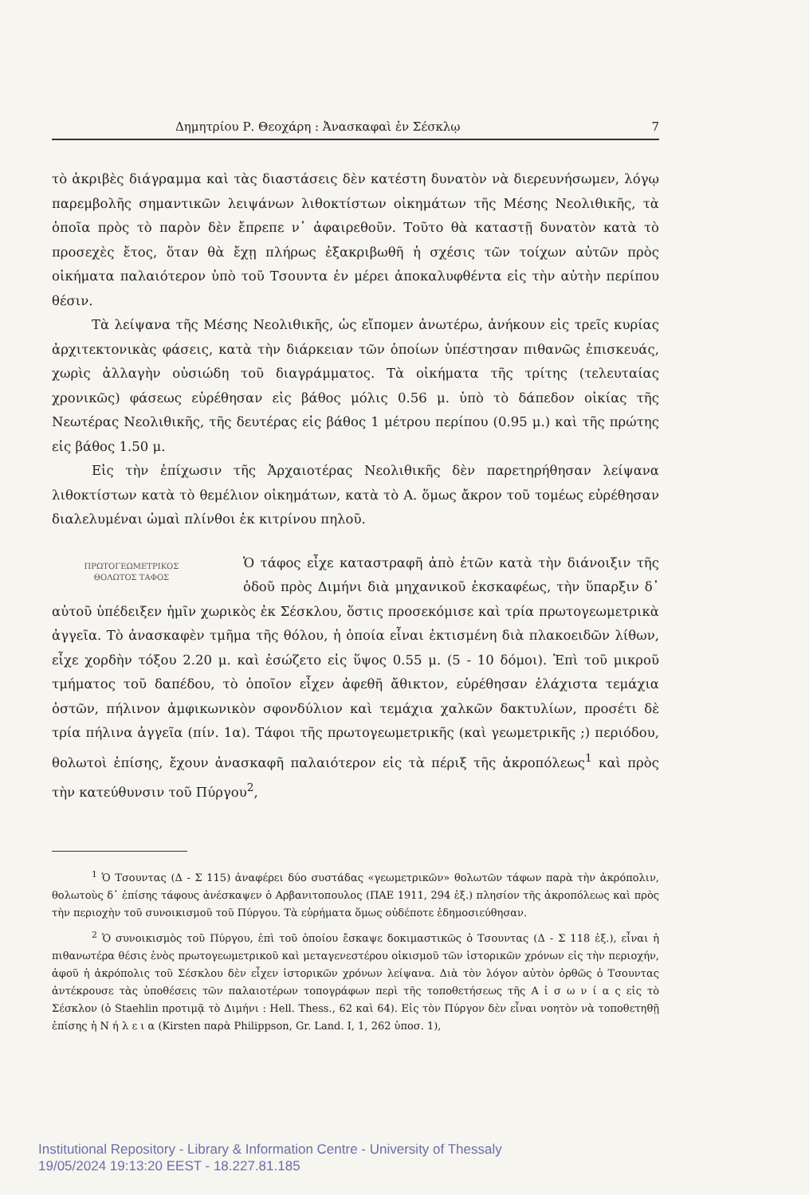Δημητρίου Ρ. Θεοχάρη : Ἀνασκαφαὶ ἐν Σέσκλῳ 7
τὸ ἀκριβὲς διάγραμμα καὶ τὰς διαστάσεις δὲν κατέστη δυνατὸν νὰ διερευνήσωμεν, λόγῳ παρεμβολῆς σημαντικῶν λειψάνων λιθοκτίστων οἰκημάτων τῆς Μέσης Νεολιθικῆς, τὰ ὁποῖα πρὸς τὸ παρὸν δὲν ἔπρεπε ν᾽ ἀφαιρεθοῦν. Τοῦτο θὰ καταστῇ δυνατὸν κατὰ τὸ προσεχὲς ἔτος, ὅταν θὰ ἔχῃ πλήρως ἐξακριβωθῆ ἡ σχέσις τῶν τοίχων αὐτῶν πρὸς οἰκήματα παλαιότερον ὑπὸ τοῦ Τσουντα ἐν μέρει ἀποκαλυφθέντα εἰς τὴν αὐτὴν περίπου θέσιν.
Τὰ λείψανα τῆς Μέσης Νεολιθικῆς, ὡς εἴπομεν ἀνωτέρω, ἀνήκουν εἰς τρεῖς κυρίας ἀρχιτεκτονικὰς φάσεις, κατὰ τὴν διάρκειαν τῶν ὁποίων ὑπέστησαν πιθανῶς ἐπισκευάς, χωρὶς ἀλλαγὴν οὐσιώδη τοῦ διαγράμματος. Τὰ οἰκήματα τῆς τρίτης (τελευταίας χρονικῶς) φάσεως εὑρέθησαν εἰς βάθος μόλις 0.56 μ. ὑπὸ τὸ δάπεδον οἰκίας τῆς Νεωτέρας Νεολιθικῆς, τῆς δευτέρας εἰς βάθος 1 μέτρου περίπου (0.95 μ.) καὶ τῆς πρώτης εἰς βάθος 1.50 μ.
Εἰς τὴν ἐπίχωσιν τῆς Ἀρχαιοτέρας Νεολιθικῆς δὲν παρετηρήθησαν λείψανα λιθοκτίστων κατὰ τὸ θεμέλιον οἰκημάτων, κατὰ τὸ Α. ὅμως ἄκρον τοῦ τομέως εὑρέθησαν διαλελυμέναι ὠμαὶ πλίνθοι ἐκ κιτρίνου πηλοῦ.
ΠΡΩΤΟΓΕΩΜΕΤΡΙΚΟΣ
ΘΟΛΩΤΟΣ ΤΑΦΟΣ Ὁ τάφος εἶχε καταστραφῆ ἀπὸ ἐτῶν κατὰ τὴν διάνοιξιν τῆς ὁδοῦ πρὸς Διμήνι διὰ μηχανικοῦ ἐκσκαφέως, τὴν ὕπαρξιν δ᾽ αὐτοῦ ὑπέδειξεν ἡμῖν χωρικὸς ἐκ Σέσκλου, ὅστις προσεκόμισε καὶ τρία πρωτογεωμετρικὰ ἀγγεῖα. Τὸ ἀνασκαφὲν τμῆμα τῆς θόλου, ἡ ὁποία εἶναι ἐκτισμένη διὰ πλακοειδῶν λίθων, εἶχε χορδὴν τόξου 2.20 μ. καὶ ἐσώζετο εἰς ὕψος 0.55 μ. (5 - 10 δόμοι). Ἐπὶ τοῦ μικροῦ τμήματος τοῦ δαπέδου, τὸ ὁποῖον εἶχεν ἀφεθῆ ἄθικτον, εὑρέθησαν ἐλάχιστα τεμάχια ὀστῶν, πήλινον ἀμφικωνικὸν σφονδύλιον καὶ τεμάχια χαλκῶν δακτυλίων, προσέτι δὲ τρία πήλινα ἀγγεῖα (πίν. 1α). Τάφοι τῆς πρωτογεωμετρικῆς (καὶ γεωμετρικῆς ;) περιόδου, θολωτοὶ ἐπίσης, ἔχουν ἀνασκαφῆ παλαιότερον εἰς τὰ πέριξ τῆς ἀκροπόλεως<sup>1</sup> καὶ πρὸς τὴν κατεύθυνσιν τοῦ Πύργου<sup>2</sup>,
<sup>1</sup> Ὁ Τσουντας (Δ - Σ 115) ἀναφέρει δύο συστάδας «γεωμετρικῶν» θολωτῶν τάφων παρὰ τὴν ἀκρόπολιν, θολωτοὺς δ᾽ ἐπίσης τάφους ἀνέσκαψεν ὁ Αρβανιτοπουλος (ΠΑΕ 1911, 294 ἑξ.) πλησίον τῆς ἀκροπόλεως καὶ πρὸς τὴν περιοχὴν τοῦ συνοικισμοῦ τοῦ Πύργου. Τὰ εὑρήματα ὅμως οὐδέποτε ἐδημοσιεύθησαν.
<sup>2</sup> Ὁ συνοικισμὸς τοῦ Πύργου, ἐπὶ τοῦ ὁποίου ἔσκαψε δοκιμαστικῶς ὁ Τσουντας (Δ - Σ 118 ἑξ.), εἶναι ἡ πιθανωτέρα θέσις ἑνὸς πρωτογεωμετρικοῦ καὶ μεταγενεστέρου οἰκισμοῦ τῶν ἱστορικῶν χρόνων εἰς τὴν περιοχήν, ἀφοῦ ἡ ἀκρόπολις τοῦ Σέσκλου δὲν εἶχεν ἱστορικῶν χρόνων λείψανα. Διὰ τὸν λόγον αὐτὸν ὀρθῶς ὁ Τσουντας ἀντέκρουσε τὰς ὑποθέσεις τῶν παλαιοτέρων τοπογράφων περὶ τῆς τοποθετήσεως τῆς Α ἰ σ ω ν ί α ς εἰς τὸ Σέσκλον (ὁ Staehlin προτιμᾷ τὸ Διμήνι : Hell. Thess., 62 καὶ 64). Εἰς τὸν Πύργον δὲν εἶναι νοητὸν νὰ τοποθετηθῇ ἐπίσης ἡ Ν ή λ ε ι α (Kirsten παρὰ Philippson, Gr. Land. I, 1, 262 ὑποσ. 1),
Institutional Repository - Library & Information Centre - University of Thessaly
19/05/2024 19:13:20 EEST - 18.227.81.185